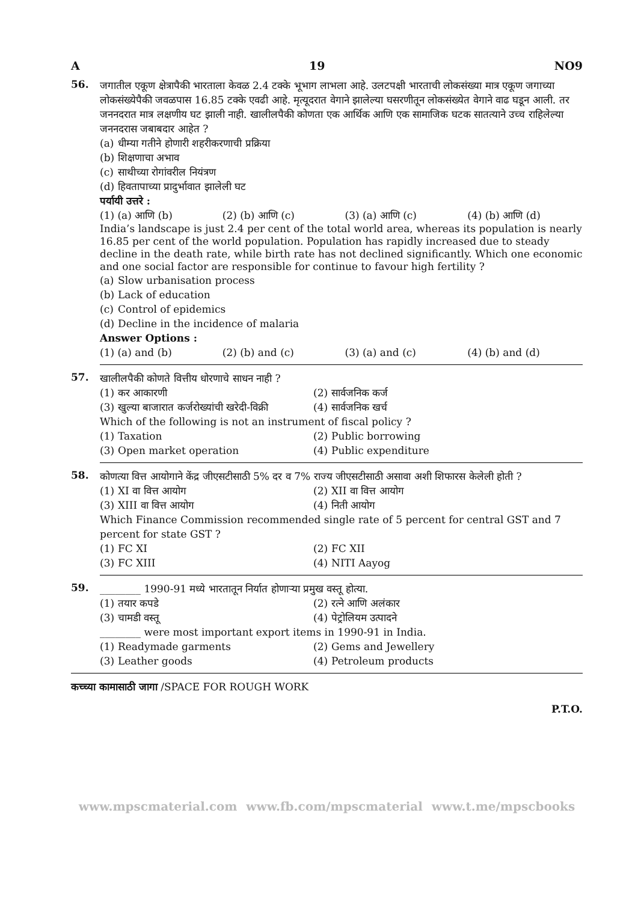A 19 NO9
56.
जगातील एकूण क्षेत्रापैकी भारताला केवळ 2.4 टक्के भूभाग लाभला आहे. उलटपक्षी भारताची लोकसंख्या मात्र एकूण जगाच्या लोकसंख्येपैकी जवळपास 16.85 टक्के एवढी आहे. मृत्यूदरात वेगाने झालेल्या घसरणीतून लोकसंख्येत वेगाने वाढ घडून आली. तर जननदरात मात्र लक्षणीय घट झाली नाही. खालीलपैकी कोणता एक आर्थिक आणि एक सामाजिक घटक सातत्याने उच्च राहिलेल्या जननदरास जबाबदार आहेत ?
(a) धीम्या गतीने होणारी शहरीकरणाची प्रक्रिया (b) शिक्षणाचा अभाव (c) साथीच्या रोगांवरील नियंत्रण (d) हिवतापाच्या प्रादुर्भावात झालेली घट
पर्यायी उत्तरे :
(1) (a) आणि (b) (2) (b) आणि (c) (3) (a) आणि (c) (4) (b) आणि (d)
India’s landscape is just 2.4 per cent of the total world area, whereas its population is nearly 16.85 per cent of the world population. Population has rapidly increased due to steady decline in the death rate, while birth rate has not declined significantly. Which one economic and one social factor are responsible for continue to favour high fertility ?
(a) Slow urbanisation process (b) Lack of education (c) Control of epidemics (d) Decline in the incidence of malaria
Answer Options :
(1) (a) and (b) (2) (b) and (c) (3) (a) and (c) (4) (b) and (d)
57.
खालीलपैकी कोणते वित्तीय धोरणाचे साधन नाही ?
(1) कर आकारणी (2) सार्वजनिक कर्ज (3) खुल्या बाजारात कर्जरोख्यांची खरेदी-विक्री (4) सार्वजनिक खर्च
Which of the following is not an instrument of fiscal policy ?
(1) Taxation (2) Public borrowing (3) Open market operation (4) Public expenditure
58.
कोणत्या वित्त आयोगाने केंद्र जीएसटीसाठी 5% दर व 7% राज्य जीएसटीसाठी असावा अशी शिफारस केलेली होती ?
(1) XI वा वित्त आयोग (2) XII वा वित्त आयोग (3) XIII वा वित्त आयोग (4) निती आयोग
Which Finance Commission recommended single rate of 5 percent for central GST and 7 percent for state GST ?
(1) FC XI (2) FC XII (3) FC XIII (4) NITI Aayog
59.
________ 1990-91 मध्ये भारतातून निर्यात होणाऱ्या प्रमुख वस्तू होत्या.
(1) तयार कपडे (2) रत्ने आणि अलंकार (3) चामडी वस्तू (4) पेट्रोलियम उत्पादने
________ were most important export items in 1990-91 in India.
(1) Readymade garments (2) Gems and Jewellery (3) Leather goods (4) Petroleum products
कच्च्या कामासाठी जागा /SPACE FOR ROUGH WORK
P.T.O.
www.mpscmaterial.com www.fb.com/mpscmaterial www.t.me/mpscbooks